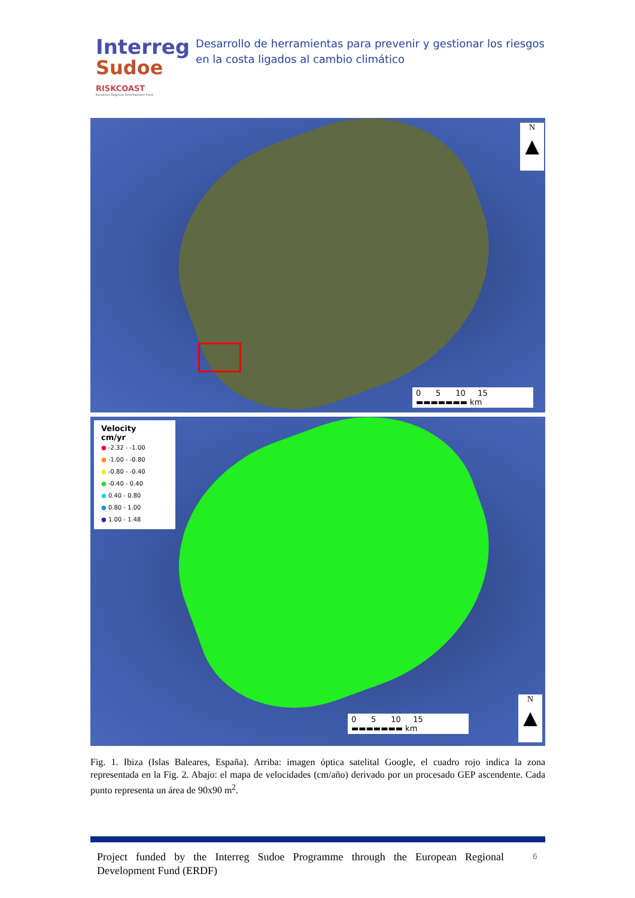Interreg
Sudoe
RISKCOAST
European Regional Development Fund
Desarrollo de herramientas para prevenir y gestionar los riesgos en la costa ligados al cambio climático
N
▲
0 5 10 15
▬▬▬▬▬▬▬ km
Velocity
cm/yr
● -2.32 - -1.00
● -1.00 - -0.80
● -0.80 - -0.40
● -0.40 - 0.40
● 0.40 - 0.80
● 0.80 - 1.00
● 1.00 - 1.48
0 5 10 15
▬▬▬▬▬▬▬ km
N
▲
Fig. 1. Ibiza (Islas Baleares, España). Arriba: imagen óptica satelital Google, el cuadro rojo indica la zona representada en la Fig. 2. Abajo: el mapa de velocidades (cm/año) derivado por un procesado GEP ascendente. Cada punto representa un área de 90x90 m<sup>2</sup>.
Project funded by the Interreg Sudoe Programme through the European Regional Development Fund (ERDF)
6